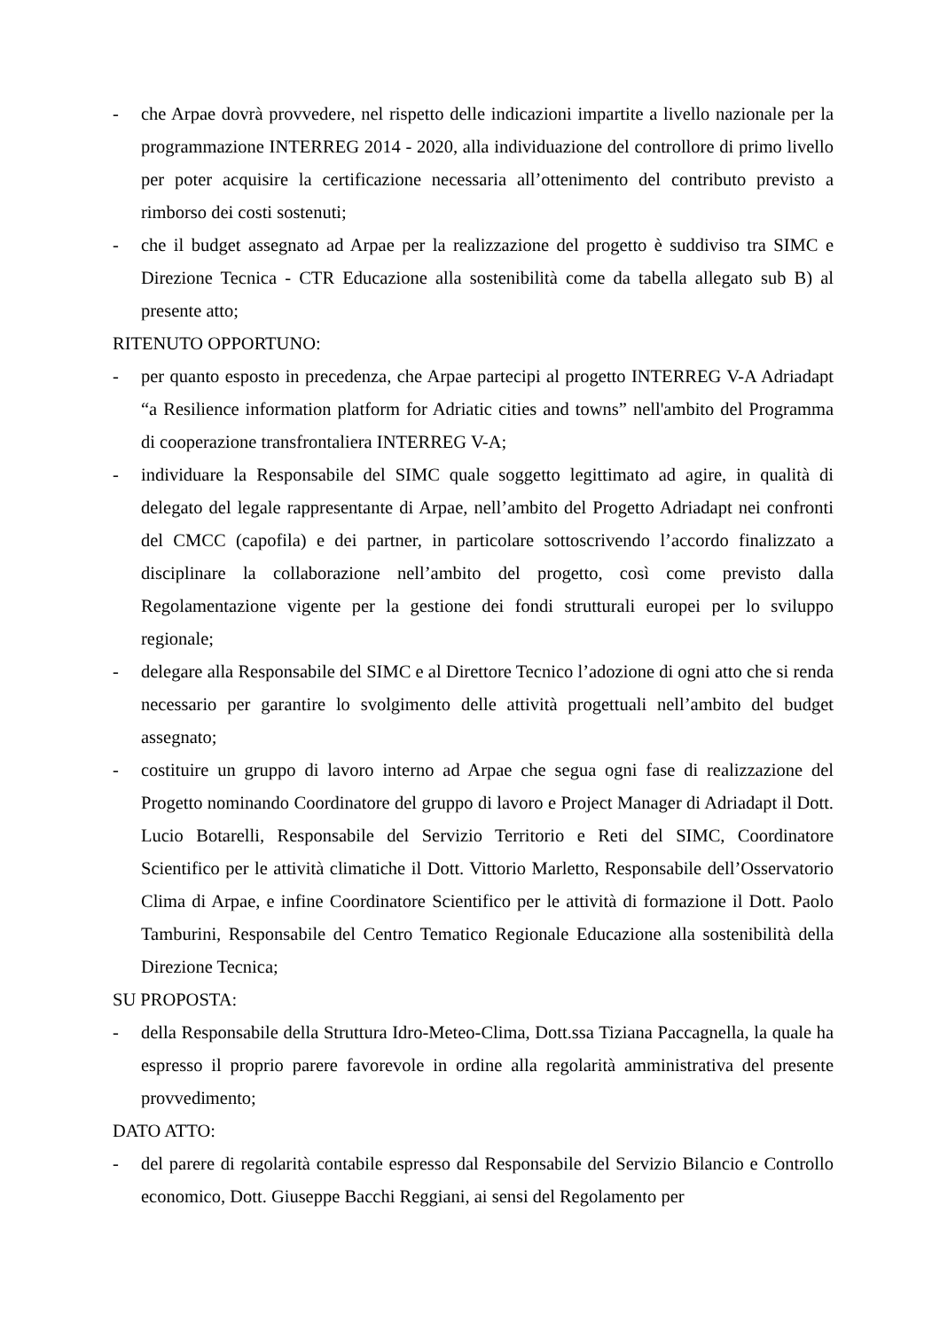- che Arpae dovrà provvedere, nel rispetto delle indicazioni impartite a livello nazionale per la programmazione INTERREG 2014 - 2020, alla individuazione del controllore di primo livello per poter acquisire la certificazione necessaria all’ottenimento del contributo previsto a rimborso dei costi sostenuti;
- che il budget assegnato ad Arpae per la realizzazione del progetto è suddiviso tra SIMC e Direzione Tecnica - CTR Educazione alla sostenibilità come da tabella allegato sub B) al presente atto;
RITENUTO OPPORTUNO:
- per quanto esposto in precedenza, che Arpae partecipi al progetto INTERREG V-A Adriadapt “a Resilience information platform for Adriatic cities and towns” nell'ambito del Programma di cooperazione transfrontaliera INTERREG V-A;
- individuare la Responsabile del SIMC quale soggetto legittimato ad agire, in qualità di delegato del legale rappresentante di Arpae, nell’ambito del Progetto Adriadapt nei confronti del CMCC (capofila) e dei partner, in particolare sottoscrivendo l’accordo finalizzato a disciplinare la collaborazione nell’ambito del progetto, così come previsto dalla Regolamentazione vigente per la gestione dei fondi strutturali europei per lo sviluppo regionale;
- delegare alla Responsabile del SIMC e al Direttore Tecnico l’adozione di ogni atto che si renda necessario per garantire lo svolgimento delle attività progettuali nell’ambito del budget assegnato;
- costituire un gruppo di lavoro interno ad Arpae che segua ogni fase di realizzazione del Progetto nominando Coordinatore del gruppo di lavoro e Project Manager di Adriadapt il Dott. Lucio Botarelli, Responsabile del Servizio Territorio e Reti del SIMC, Coordinatore Scientifico per le attività climatiche il Dott. Vittorio Marletto, Responsabile dell’Osservatorio Clima di Arpae, e infine Coordinatore Scientifico per le attività di formazione il Dott. Paolo Tamburini, Responsabile del Centro Tematico Regionale Educazione alla sostenibilità della Direzione Tecnica;
SU PROPOSTA:
- della Responsabile della Struttura Idro-Meteo-Clima, Dott.ssa Tiziana Paccagnella, la quale ha espresso il proprio parere favorevole in ordine alla regolarità amministrativa del presente provvedimento;
DATO ATTO:
- del parere di regolarità contabile espresso dal Responsabile del Servizio Bilancio e Controllo economico, Dott. Giuseppe Bacchi Reggiani, ai sensi del Regolamento per